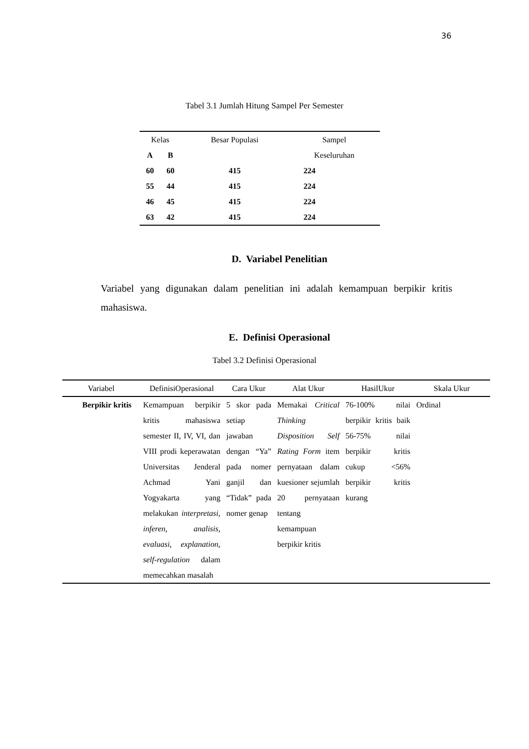36
Tabel 3.1 Jumlah Hitung Sampel Per Semester
| Kelas | | Besar Populasi | Sampel |
| --- | --- | --- | --- |
| A | B | | Keseluruhan |
| 60 | 60 | 415 | 224 |
| 55 | 44 | 415 | 224 |
| 46 | 45 | 415 | 224 |
| 63 | 42 | 415 | 224 |
D. Variabel Penelitian
Variabel yang digunakan dalam penelitian ini adalah kemampuan berpikir kritis mahasiswa.
E. Definisi Operasional
Tabel 3.2 Definisi Operasional
| Variabel | DefinisiOperasional | Cara Ukur | Alat Ukur | HasilUkur | Skala Ukur |
| --- | --- | --- | --- | --- | --- |
| Berpikir kritis | Kemampuan berpikir kritis mahasiswa semester II, IV, VI, dan VIII prodi keperawatan Universitas Jenderal Achmad Yani Yogyakarta yang melakukan interpretasi, inferen, analisis, evaluasi, explanation, self-regulation dalam memecahkan masalah | 5 skor pada setiap jawaban dengan “Ya” pada nomer ganjil dan “Tidak” pada nomer genap | Memakai Critical Thinking Disposition Self Rating Form item pernyataan dalam kuesioner sejumlah 20 pernyataan tentang kemampuan berpikir kritis | 76-100% nilai berpikir kritis baik 56-75% nilai berpikir kritis cukup <56% berpikir kritis kurang | Ordinal |